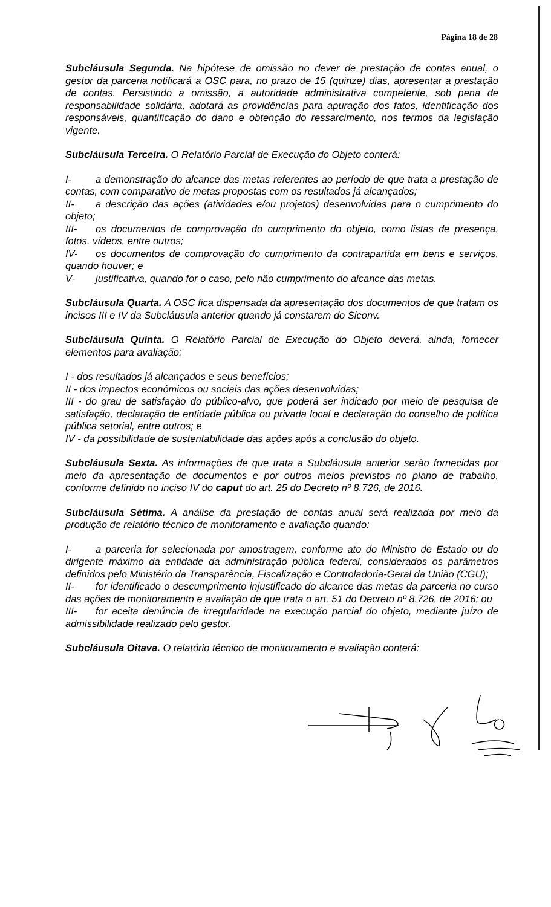Página 18 de 28
Subcláusula Segunda. Na hipótese de omissão no dever de prestação de contas anual, o gestor da parceria notificará a OSC para, no prazo de 15 (quinze) dias, apresentar a prestação de contas. Persistindo a omissão, a autoridade administrativa competente, sob pena de responsabilidade solidária, adotará as providências para apuração dos fatos, identificação dos responsáveis, quantificação do dano e obtenção do ressarcimento, nos termos da legislação vigente.
Subcláusula Terceira. O Relatório Parcial de Execução do Objeto conterá:
I- a demonstração do alcance das metas referentes ao período de que trata a prestação de contas, com comparativo de metas propostas com os resultados já alcançados;
II- a descrição das ações (atividades e/ou projetos) desenvolvidas para o cumprimento do objeto;
III- os documentos de comprovação do cumprimento do objeto, como listas de presença, fotos, vídeos, entre outros;
IV- os documentos de comprovação do cumprimento da contrapartida em bens e serviços, quando houver; e
V- justificativa, quando for o caso, pelo não cumprimento do alcance das metas.
Subcláusula Quarta. A OSC fica dispensada da apresentação dos documentos de que tratam os incisos III e IV da Subcláusula anterior quando já constarem do Siconv.
Subcláusula Quinta. O Relatório Parcial de Execução do Objeto deverá, ainda, fornecer elementos para avaliação:
I - dos resultados já alcançados e seus benefícios;
II - dos impactos econômicos ou sociais das ações desenvolvidas;
III - do grau de satisfação do público-alvo, que poderá ser indicado por meio de pesquisa de satisfação, declaração de entidade pública ou privada local e declaração do conselho de política pública setorial, entre outros; e
IV - da possibilidade de sustentabilidade das ações após a conclusão do objeto.
Subcláusula Sexta. As informações de que trata a Subcláusula anterior serão fornecidas por meio da apresentação de documentos e por outros meios previstos no plano de trabalho, conforme definido no inciso IV do caput do art. 25 do Decreto nº 8.726, de 2016.
Subcláusula Sétima. A análise da prestação de contas anual será realizada por meio da produção de relatório técnico de monitoramento e avaliação quando:
I- a parceria for selecionada por amostragem, conforme ato do Ministro de Estado ou do dirigente máximo da entidade da administração pública federal, considerados os parâmetros definidos pelo Ministério da Transparência, Fiscalização e Controladoria-Geral da União (CGU);
II- for identificado o descumprimento injustificado do alcance das metas da parceria no curso das ações de monitoramento e avaliação de que trata o art. 51 do Decreto nº 8.726, de 2016; ou
III- for aceita denúncia de irregularidade na execução parcial do objeto, mediante juízo de admissibilidade realizado pelo gestor.
Subcláusula Oitava. O relatório técnico de monitoramento e avaliação conterá: